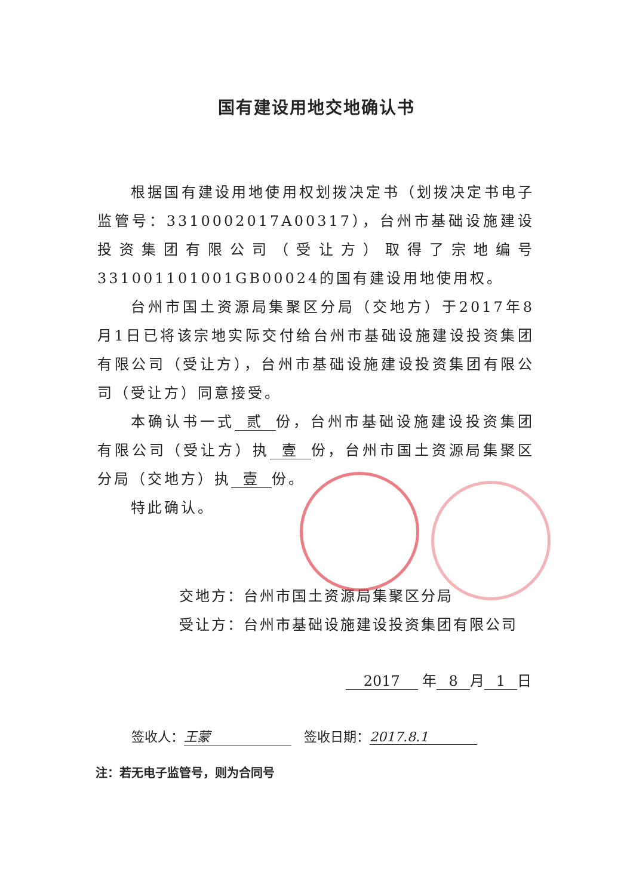国有建设用地交地确认书
根据国有建设用地使用权划拨决定书（划拨决定书电子监管号：3310002017A00317），台州市基础设施建设投资集团有限公司（受让方）取得了宗地编号331001101001GB00024的国有建设用地使用权。
台州市国土资源局集聚区分局（交地方）于2017年8月1日已将该宗地实际交付给台州市基础设施建设投资集团有限公司（受让方），台州市基础设施建设投资集团有限公司（受让方）同意接受。
本确认书一式 贰 份，台州市基础设施建设投资集团有限公司（受让方）执 壹 份，台州市国土资源局集聚区分局（交地方）执 壹 份。
特此确认。
交地方：台州市国土资源局集聚区分局
受让方：台州市基础设施建设投资集团有限公司
2017 年 8 月 1 日
签收人： 王蒙 签收日期： 2017.8.1
注：若无电子监管号，则为合同号